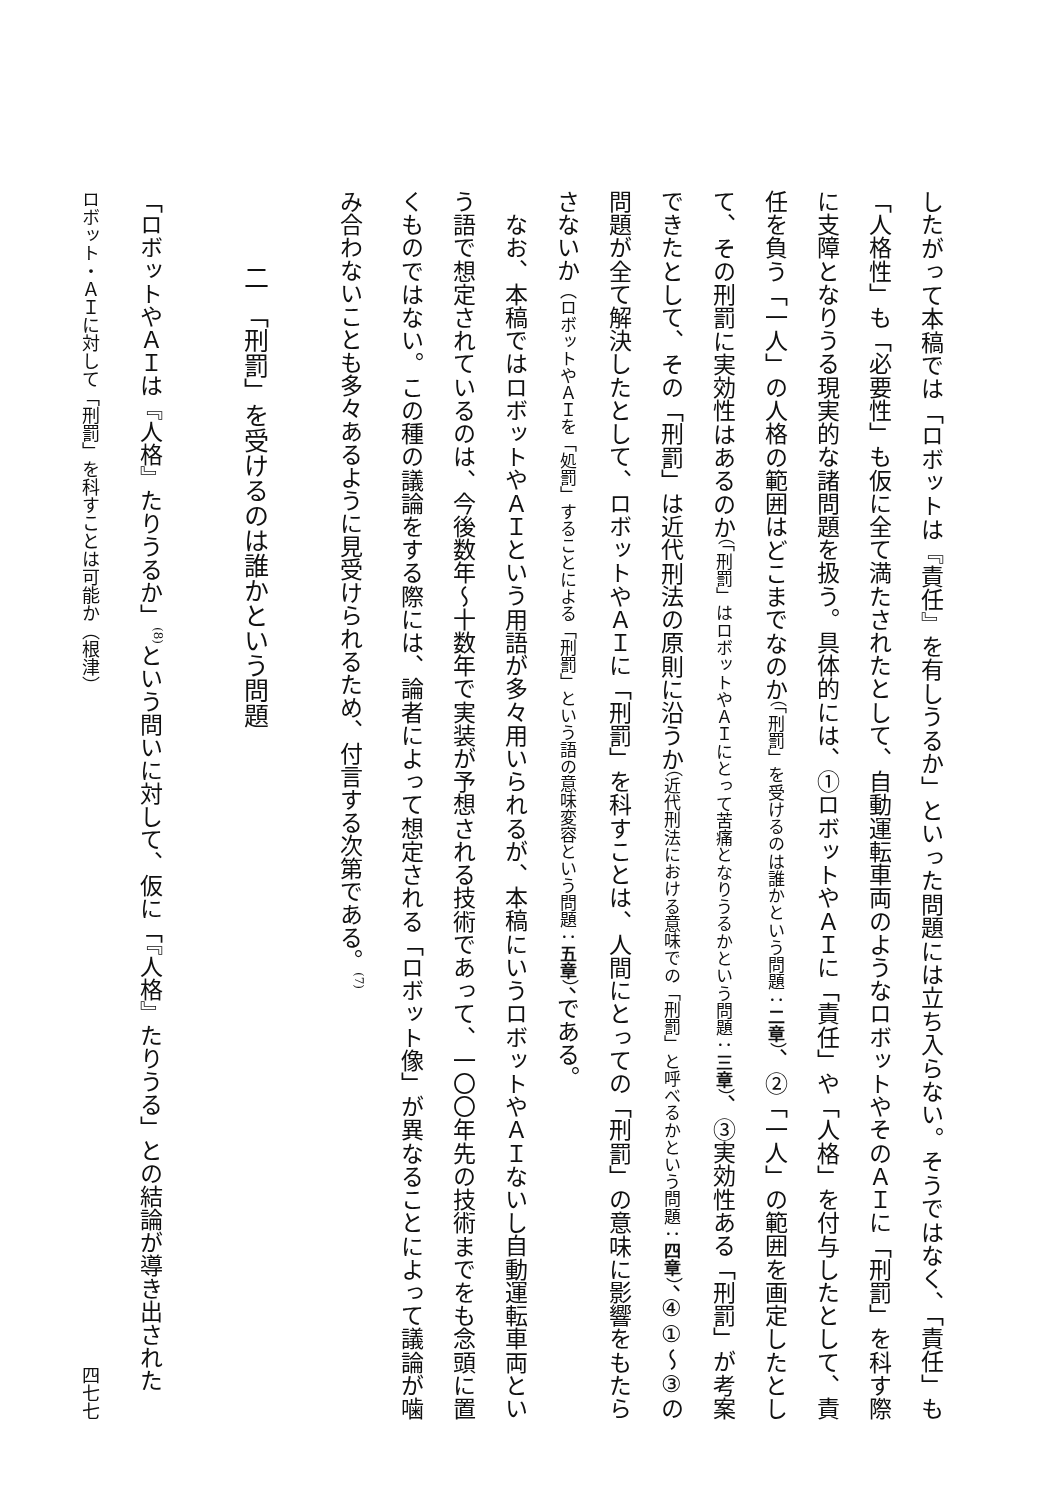したがって本稿では「ロボットは『責任』を有しうるか」といった問題には立ち入らない。そうではなく、「責任」も「人格性」も「必要性」も仮に全て満たされたとして、自動運転車両のようなロボットやそのＡＩに「刑罰」を科す際に支障となりうる現実的な諸問題を扱う。具体的には、①ロボットやＡＩに「責任」や「人格」を付与したとして、責任を負う「一人」の人格の範囲はどこまでなのか（「刑罰」を受けるのは誰かという問題：二章）、②「一人」の範囲を画定したとして、その刑罰に実効性はあるのか（「刑罰」はロボットやＡＩにとって苦痛となりうるかという問題：三章）、③実効性ある「刑罰」が考案できたとして、その「刑罰」は近代刑法の原則に沿うか（近代刑法における意味での「刑罰」と呼べるかという問題：四章）、④①～③の問題が全て解決したとして、ロボットやＡＩに「刑罰」を科すことは、人間にとっての「刑罰」の意味に影響をもたらさないか（ロボットやＡＩを「処罰」することによる「刑罰」という語の意味変容という問題：五章）、である。
なお、本稿ではロボットやＡＩという用語が多々用いられるが、本稿にいうロボットやＡＩないし自動運転車両という語で想定されているのは、今後数年～十数年で実装が予想される技術であって、一〇〇年先の技術までをも念頭に置くものではない。この種の議論をする際には、論者によって想定される「ロボット像」が異なることによって議論が噛み合わないことも多々あるように見受けられるため、付言する次第である。<sup>(7)</sup>
二　「刑罰」を受けるのは誰かという問題
「ロボットやＡＩは『人格』たりうるか」<sup>(8)</sup>という問いに対して、仮に「『人格』たりうる」との結論が導き出された
ロボット・ＡＩに対して「刑罰」を科すことは可能か（根津） 四七七